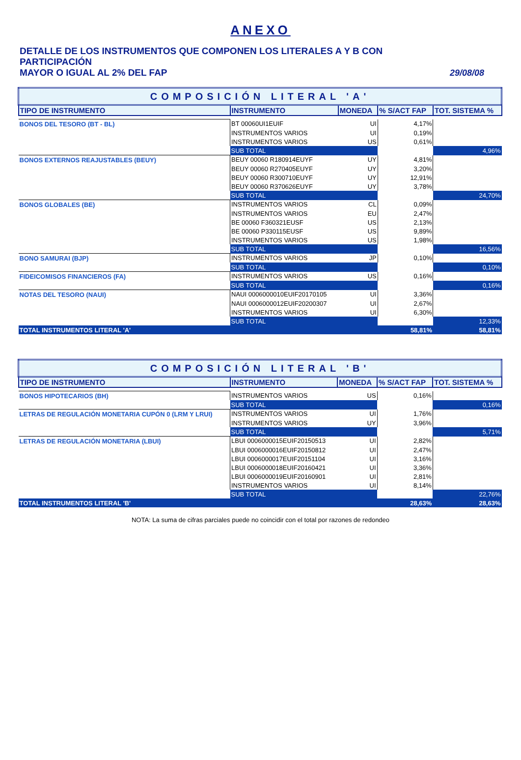ANEXO
DETALLE DE LOS INSTRUMENTOS QUE COMPONEN LOS LITERALES A Y B CON PARTICIPACIÓN
MAYOR O IGUAL AL 2% DEL FAP 29/08/08
| COMPOSICIÓN LITERAL 'A' | | | | |
| TIPO DE INSTRUMENTO | INSTRUMENTO | MONEDA | % S/ACT FAP | TOT. SISTEMA % |
| BONOS DEL TESORO (BT - BL) | BT 00060UI1EUIF | UI | 4,17% | |
| | INSTRUMENTOS VARIOS | UI | 0,19% | |
| | INSTRUMENTOS VARIOS | US | 0,61% | |
| | SUB TOTAL | | | 4,96% |
| BONOS EXTERNOS REAJUSTABLES (BEUY) | BEUY 00060 R180914EUYF | UY | 4,81% | |
| | BEUY 00060 R270405EUYF | UY | 3,20% | |
| | BEUY 00060 R300710EUYF | UY | 12,91% | |
| | BEUY 00060 R370626EUYF | UY | 3,78% | |
| | SUB TOTAL | | | 24,70% |
| BONOS GLOBALES (BE) | INSTRUMENTOS VARIOS | CL | 0,09% | |
| | INSTRUMENTOS VARIOS | EU | 2,47% | |
| | BE 00060 F360321EUSF | US | 2,13% | |
| | BE 00060 P330115EUSF | US | 9,89% | |
| | INSTRUMENTOS VARIOS | US | 1,98% | |
| | SUB TOTAL | | | 16,56% |
| BONO SAMURAI (BJP) | INSTRUMENTOS VARIOS | JP | 0,10% | |
| | SUB TOTAL | | | 0,10% |
| FIDEICOMISOS FINANCIEROS (FA) | INSTRUMENTOS VARIOS | US | 0,16% | |
| | SUB TOTAL | | | 0,16% |
| NOTAS DEL TESORO (NAUI) | NAUI 0006000010EUIF20170105 | UI | 3,36% | |
| | NAUI 0006000012EUIF20200307 | UI | 2,67% | |
| | INSTRUMENTOS VARIOS | UI | 6,30% | |
| | SUB TOTAL | | | 12,33% |
| TOTAL INSTRUMENTOS LITERAL 'A' | | | 58,81% | 58,81% |
| COMPOSICIÓN LITERAL 'B' | | | | |
| TIPO DE INSTRUMENTO | INSTRUMENTO | MONEDA | % S/ACT FAP | TOT. SISTEMA % |
| BONOS HIPOTECARIOS (BH) | INSTRUMENTOS VARIOS | US | 0,16% | |
| | SUB TOTAL | | | 0,16% |
| LETRAS DE REGULACIÓN MONETARIA CUPÓN 0 (LRM Y LRUI) | INSTRUMENTOS VARIOS | UI | 1,76% | |
| | INSTRUMENTOS VARIOS | UY | 3,96% | |
| | SUB TOTAL | | | 5,71% |
| LETRAS DE REGULACIÓN MONETARIA (LBUI) | LBUI 0006000015EUIF20150513 | UI | 2,82% | |
| | LBUI 0006000016EUIF20150812 | UI | 2,47% | |
| | LBUI 0006000017EUIF20151104 | UI | 3,16% | |
| | LBUI 0006000018EUIF20160421 | UI | 3,36% | |
| | LBUI 0006000019EUIF20160901 | UI | 2,81% | |
| | INSTRUMENTOS VARIOS | UI | 8,14% | |
| | SUB TOTAL | | | 22,76% |
| TOTAL INSTRUMENTOS LITERAL 'B' | | | 28,63% | 28,63% |
NOTA: La suma de cifras parciales puede no coincidir con el total por razones de redondeo